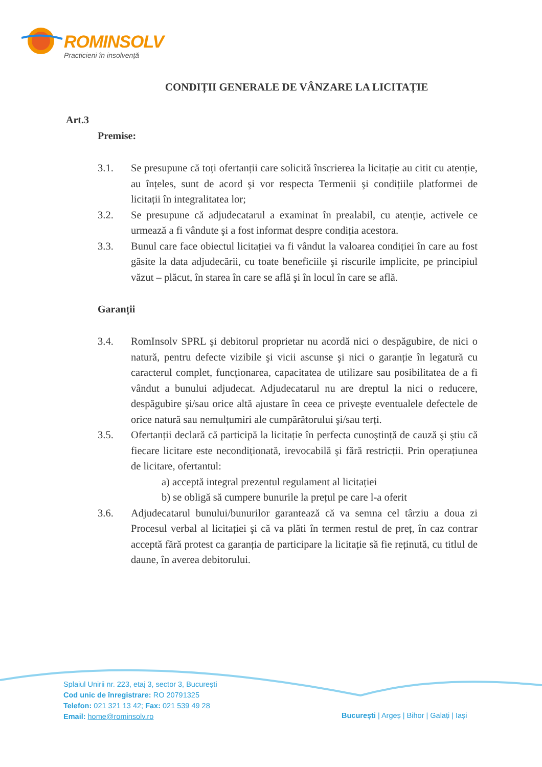ROMINSOLV
Practicieni în insolvență
CONDIȚII GENERALE DE VÂNZARE LA LICITAȚIE
Art.3
Premise:
3.1. Se presupune că toți ofertanții care solicită înscrierea la licitație au citit cu atenție, au înțeles, sunt de acord şi vor respecta Termenii şi condițiile platformei de licitații în integralitatea lor;
3.2. Se presupune că adjudecatarul a examinat în prealabil, cu atenție, activele ce urmează a fi vândute şi a fost informat despre condiția acestora.
3.3. Bunul care face obiectul licitației va fi vândut la valoarea condiției în care au fost găsite la data adjudecării, cu toate beneficiile şi riscurile implicite, pe principiul văzut – plăcut, în starea în care se află şi în locul în care se află.
Garanții
3.4. RomInsolv SPRL şi debitorul proprietar nu acordă nici o despăgubire, de nici o natură, pentru defecte vizibile şi vicii ascunse şi nici o garanție în legatură cu caracterul complet, funcționarea, capacitatea de utilizare sau posibilitatea de a fi vândut a bunului adjudecat. Adjudecatarul nu are dreptul la nici o reducere, despăgubire şi/sau orice altă ajustare în ceea ce priveşte eventualele defectele de orice natură sau nemulțumiri ale cumpărătorului şi/sau terți.
3.5. Ofertanții declară că participă la licitație în perfecta cunoştință de cauză şi ştiu că fiecare licitare este necondiționată, irevocabilă şi fără restricții. Prin operațiunea de licitare, ofertantul:
a) acceptă integral prezentul regulament al licitației
b) se obligă să cumpere bunurile la prețul pe care l-a oferit
3.6. Adjudecatarul bunului/bunurilor garantează că va semna cel târziu a doua zi Procesul verbal al licitației şi că va plăti în termen restul de preț, în caz contrar acceptă fără protest ca garanția de participare la licitație să fie reținută, cu titlul de daune, în averea debitorului.
Splaiul Unirii nr. 223, etaj 3, sector 3, București
Cod unic de înregistrare: RO 20791325
Telefon: 021 321 13 42; Fax: 021 539 49 28
Email: home@rominsolv.ro
București | Argeș | Bihor | Galați | Iași